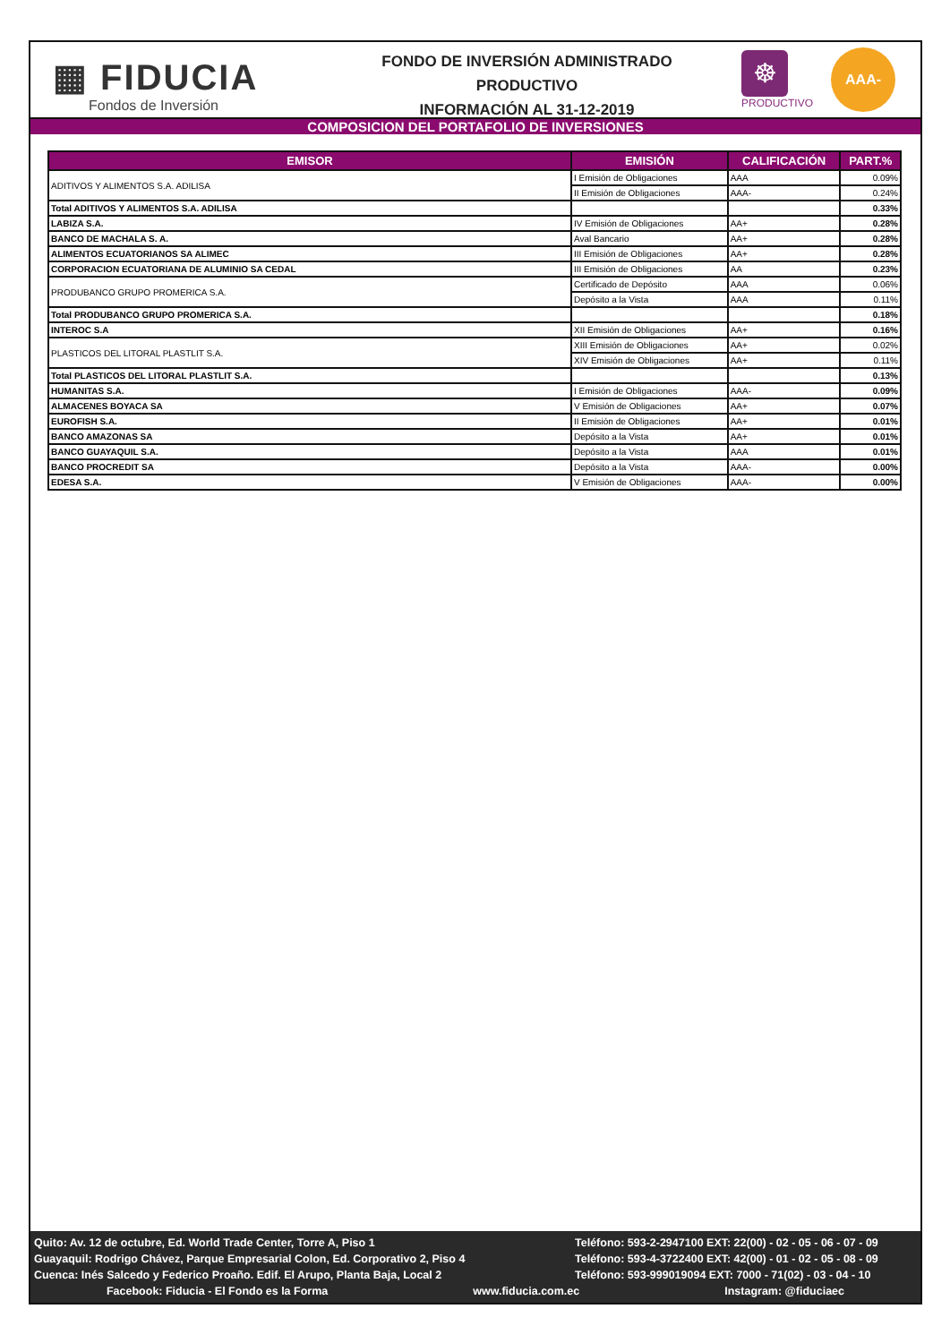▦ FIDUCIA
Fondos de Inversión
FONDO DE INVERSIÓN ADMINISTRADO
PRODUCTIVO
INFORMACIÓN AL 31-12-2019
☸
PRODUCTIVO
AAA-
COMPOSICION DEL PORTAFOLIO DE INVERSIONES
| EMISOR | EMISIÓN | CALIFICACIÓN | PART.% |
| --- | --- | --- | --- |
| ADITIVOS Y ALIMENTOS S.A. ADILISA | I Emisión de Obligaciones | AAA | 0.09% |
| | II Emisión de Obligaciones | AAA- | 0.24% |
| Total ADITIVOS Y ALIMENTOS S.A. ADILISA | | | 0.33% |
| LABIZA S.A. | IV Emisión de Obligaciones | AA+ | 0.28% |
| BANCO DE MACHALA S. A. | Aval Bancario | AA+ | 0.28% |
| ALIMENTOS ECUATORIANOS SA ALIMEC | III Emisión de Obligaciones | AA+ | 0.28% |
| CORPORACION ECUATORIANA DE ALUMINIO SA CEDAL | III Emisión de Obligaciones | AA | 0.23% |
| PRODUBANCO GRUPO PROMERICA S.A. | Certificado de Depósito | AAA | 0.06% |
| | Depósito a la Vista | AAA | 0.11% |
| Total PRODUBANCO GRUPO PROMERICA S.A. | | | 0.18% |
| INTEROC S.A | XII Emisión de Obligaciones | AA+ | 0.16% |
| PLASTICOS DEL LITORAL PLASTLIT S.A. | XIII Emisión de Obligaciones | AA+ | 0.02% |
| | XIV Emisión de Obligaciones | AA+ | 0.11% |
| Total PLASTICOS DEL LITORAL PLASTLIT S.A. | | | 0.13% |
| HUMANITAS S.A. | I Emisión de Obligaciones | AAA- | 0.09% |
| ALMACENES BOYACA SA | V Emisión de Obligaciones | AA+ | 0.07% |
| EUROFISH S.A. | II Emisión de Obligaciones | AA+ | 0.01% |
| BANCO AMAZONAS SA | Depósito a la Vista | AA+ | 0.01% |
| BANCO GUAYAQUIL S.A. | Depósito a la Vista | AAA | 0.01% |
| BANCO PROCREDIT SA | Depósito a la Vista | AAA- | 0.00% |
| EDESA S.A. | V Emisión de Obligaciones | AAA- | 0.00% |
Quito: Av. 12 de octubre, Ed. World Trade Center, Torre A, Piso 1 Teléfono: 593-2-2947100 EXT: 22(00) - 02 - 05 - 06 - 07 - 09
Guayaquil: Rodrigo Chávez, Parque Empresarial Colon, Ed. Corporativo 2, Piso 4 Teléfono: 593-4-3722400 EXT: 42(00) - 01 - 02 - 05 - 08 - 09
Cuenca: Inés Salcedo y Federico Proaño. Edif. El Arupo, Planta Baja, Local 2 Teléfono: 593-999019094 EXT: 7000 - 71(02) - 03 - 04 - 10
Facebook: Fiducia - El Fondo es la Forma
www.fiducia.com.ec Instagram: @fiduciaec